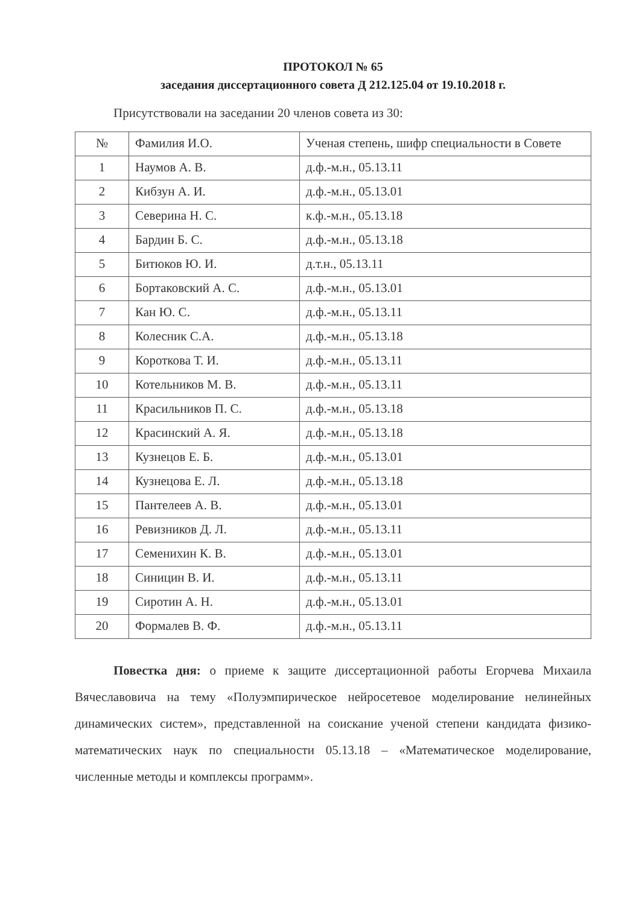ПРОТОКОЛ № 65
заседания диссертационного совета Д 212.125.04 от 19.10.2018 г.
Присутствовали на заседании 20 членов совета из 30:
| № | Фамилия И.О. | Ученая степень, шифр специальности в Совете |
| --- | --- | --- |
| 1 | Наумов А. В. | д.ф.-м.н., 05.13.11 |
| 2 | Кибзун А. И. | д.ф.-м.н., 05.13.01 |
| 3 | Северина Н. С. | к.ф.-м.н., 05.13.18 |
| 4 | Бардин Б. С. | д.ф.-м.н., 05.13.18 |
| 5 | Битюков Ю. И. | д.т.н., 05.13.11 |
| 6 | Бортаковский А. С. | д.ф.-м.н., 05.13.01 |
| 7 | Кан Ю. С. | д.ф.-м.н., 05.13.11 |
| 8 | Колесник С.А. | д.ф.-м.н., 05.13.18 |
| 9 | Короткова Т. И. | д.ф.-м.н., 05.13.11 |
| 10 | Котельников М. В. | д.ф.-м.н., 05.13.11 |
| 11 | Красильников П. С. | д.ф.-м.н., 05.13.18 |
| 12 | Красинский А. Я. | д.ф.-м.н., 05.13.18 |
| 13 | Кузнецов Е. Б. | д.ф.-м.н., 05.13.01 |
| 14 | Кузнецова Е. Л. | д.ф.-м.н., 05.13.18 |
| 15 | Пантелеев А. В. | д.ф.-м.н., 05.13.01 |
| 16 | Ревизников Д. Л. | д.ф.-м.н., 05.13.11 |
| 17 | Семенихин К. В. | д.ф.-м.н., 05.13.01 |
| 18 | Синицин В. И. | д.ф.-м.н., 05.13.11 |
| 19 | Сиротин А. Н. | д.ф.-м.н., 05.13.01 |
| 20 | Формалев В. Ф. | д.ф.-м.н., 05.13.11 |
Повестка дня: о приеме к защите диссертационной работы Егорчева Михаила Вячеславовича на тему «Полуэмпирическое нейросетевое моделирование нелинейных динамических систем», представленной на соискание ученой степени кандидата физико-математических наук по специальности 05.13.18 – «Математическое моделирование, численные методы и комплексы программ».